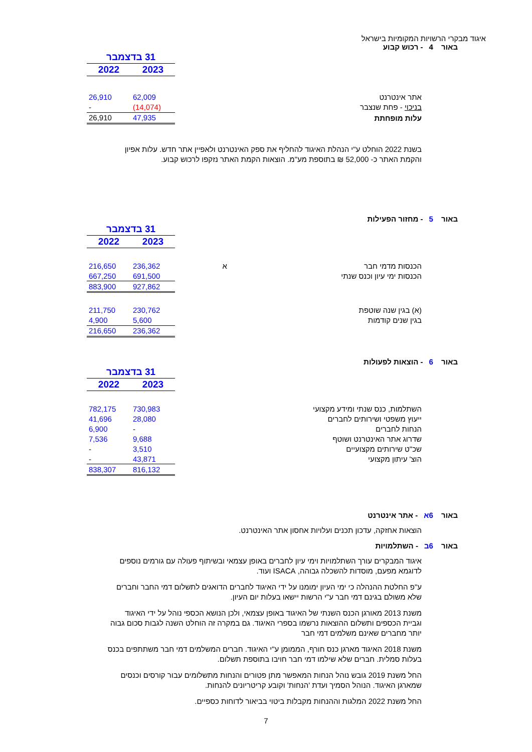איגוד מבקרי הרשויות המקומיות בישראל
באור 4 - רכוש קבוע
| | | 31 בדצמבר | |
| | | 2023 | 2022 |
| אתר אינטרנט | | 62,009 | 26,910 |
| בניכוי - פחת שנצבר | | (14,074) | - |
| עלות מופחתת | | 47,935 | 26,910 |
בשנת 2022 הוחלט ע"י הנהלת האיגוד להחליף את ספק האינטרנט ולאפיין אתר חדש. עלות אפיון והקמת האתר כ- 52,000 ₪ בתוספת מע"מ. הוצאות הקמת האתר נזקפו לרכוש קבוע.
באור 5 - מחזור הפעילות
| | | 31 בדצמבר | |
| | | 2023 | 2022 |
| הכנסות מדמי חבר | א | 236,362 | 216,650 |
| הכנסות ימי עיון וכנס שנתי | | 691,500 | 667,250 |
| | | 927,862 | 883,900 |
| (א) בגין שנה שוטפת | | 230,762 | 211,750 |
| בגין שנים קודמות | | 5,600 | 4,900 |
| | | 236,362 | 216,650 |
באור 6 - הוצאות לפעולות
| | | 31 בדצמבר | |
| | | 2023 | 2022 |
| השתלמות, כנס שנתי ומידע מקצועי | | 730,983 | 782,175 |
| ייעוץ משפטי ושירותים לחברים | | 28,080 | 41,696 |
| הנחות לחברים | | - | 6,900 |
| שדרוג אתר האינטרנט ושוטף | | 9,688 | 7,536 |
| שכ"ט שירותים מקצועיים | | 3,510 | - |
| הוצ' עיתון מקצועי | | 43,871 | - |
| | | 816,132 | 838,307 |
באור 6א - אתר אינטרנט
הוצאות אחזקה, עדכון תכנים ועלויות אחסון אתר האינטרנט.
באור 6ב - השתלמויות
איגוד המבקרים עורך השתלמויות וימי עיון לחברים באופן עצמאי ובשיתוף פעולה עם גורמים נוספים לדוגמא מפעם, מוסדות להשכלה גבוהה, ISACA ועוד.
ע"פ החלטת ההנהלה כי ימי העיון ימומנו על ידי האיגוד לחברים הדואגים לתשלום דמי החבר וחברים שלא משולם בגינם דמי חבר ע"י הרשות יישאו בעלות יום העיון.
משנת 2013 מאורגן הכנס השנתי של האיגוד באופן עצמאי, ולכן הנושא הכספי נוהל על ידי האיגוד וגביית הכספים ותשלום ההוצאות נרשמו בספרי האיגוד. גם במקרה זה הוחלט השנה לגבות סכום גבוה יותר מחברים שאינם משלמים דמי חבר
משנת 2018 האיגוד מארגן כנס חורף, הממומן ע"י האיגוד. חברים המשלמים דמי חבר משתתפים בכנס בעלות סמלית. חברים שלא שילמו דמי חבר חויבו בתוספת תשלום.
החל משנת 2019 גובש נוהל הנחות המאפשר מתן פטורים והנחות מתשלומים עבור קורסים וכנסים שמארגן האיגוד. הנוהל הסמיך ועדת 'הנחות' וקובע קריטריונים להנחות.
החל משנת 2022 המלגות וההנחות מקבלות ביטוי בביאור לדוחות כספיים.
7